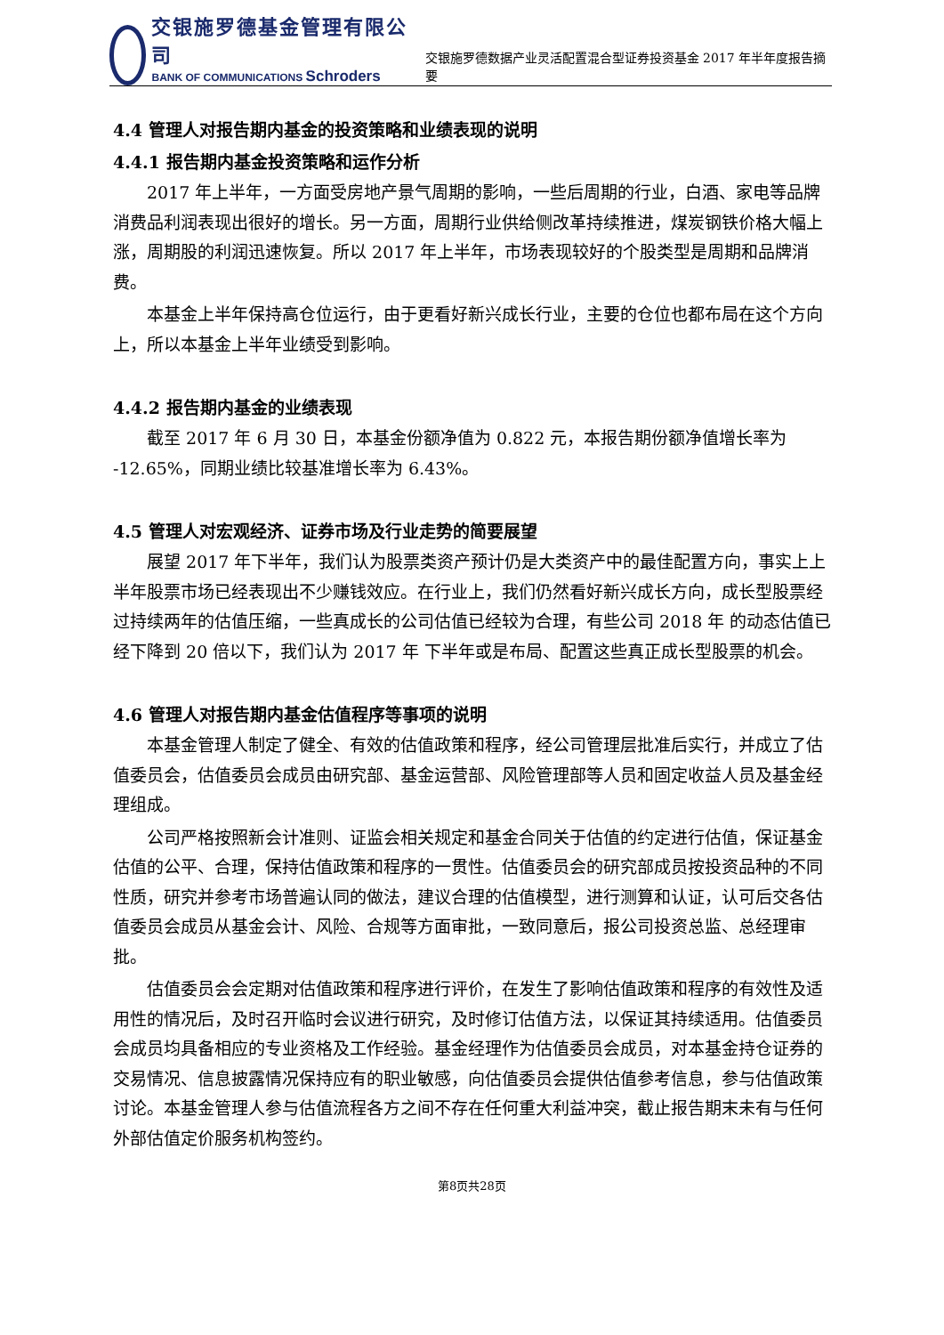交银施罗德基金管理有限公司
BANK OF COMMUNICATIONS Schroders
交银施罗德数据产业灵活配置混合型证券投资基金 2017 年半年度报告摘要
4.4 管理人对报告期内基金的投资策略和业绩表现的说明
4.4.1 报告期内基金投资策略和运作分析
2017 年上半年，一方面受房地产景气周期的影响，一些后周期的行业，白酒、家电等品牌消费品利润表现出很好的增长。另一方面，周期行业供给侧改革持续推进，煤炭钢铁价格大幅上涨，周期股的利润迅速恢复。所以 2017 年上半年，市场表现较好的个股类型是周期和品牌消费。
本基金上半年保持高仓位运行，由于更看好新兴成长行业，主要的仓位也都布局在这个方向上，所以本基金上半年业绩受到影响。
4.4.2 报告期内基金的业绩表现
截至 2017 年 6 月 30 日，本基金份额净值为 0.822 元，本报告期份额净值增长率为 -12.65%，同期业绩比较基准增长率为 6.43%。
4.5 管理人对宏观经济、证券市场及行业走势的简要展望
展望 2017 年下半年，我们认为股票类资产预计仍是大类资产中的最佳配置方向，事实上上半年股票市场已经表现出不少赚钱效应。在行业上，我们仍然看好新兴成长方向，成长型股票经过持续两年的估值压缩，一些真成长的公司估值已经较为合理，有些公司 2018 年 的动态估值已经下降到 20 倍以下，我们认为 2017 年 下半年或是布局、配置这些真正成长型股票的机会。
4.6 管理人对报告期内基金估值程序等事项的说明
本基金管理人制定了健全、有效的估值政策和程序，经公司管理层批准后实行，并成立了估值委员会，估值委员会成员由研究部、基金运营部、风险管理部等人员和固定收益人员及基金经理组成。
公司严格按照新会计准则、证监会相关规定和基金合同关于估值的约定进行估值，保证基金估值的公平、合理，保持估值政策和程序的一贯性。估值委员会的研究部成员按投资品种的不同性质，研究并参考市场普遍认同的做法，建议合理的估值模型，进行测算和认证，认可后交各估值委员会成员从基金会计、风险、合规等方面审批，一致同意后，报公司投资总监、总经理审批。
估值委员会会定期对估值政策和程序进行评价，在发生了影响估值政策和程序的有效性及适用性的情况后，及时召开临时会议进行研究，及时修订估值方法，以保证其持续适用。估值委员会成员均具备相应的专业资格及工作经验。基金经理作为估值委员会成员，对本基金持仓证券的交易情况、信息披露情况保持应有的职业敏感，向估值委员会提供估值参考信息，参与估值政策讨论。本基金管理人参与估值流程各方之间不存在任何重大利益冲突，截止报告期末未有与任何外部估值定价服务机构签约。
第8页共28页